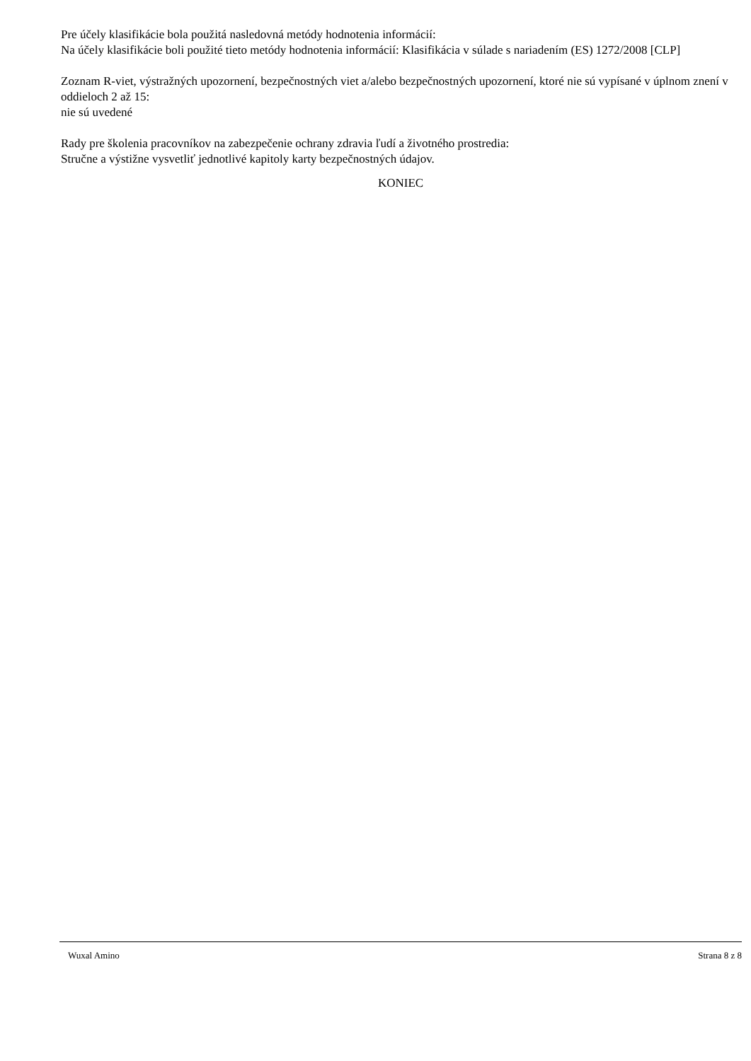Pre účely klasifikácie bola použitá nasledovná metódy hodnotenia informácií:
Na účely klasifikácie boli použité tieto metódy hodnotenia informácií: Klasifikácia v súlade s nariadením (ES) 1272/2008 [CLP]
Zoznam R-viet, výstražných upozornení, bezpečnostných viet a/alebo bezpečnostných upozornení, ktoré nie sú vypísané v úplnom znení v oddieloch 2 až 15:
nie sú uvedené
Rady pre školenia pracovníkov na zabezpečenie ochrany zdravia ľudí a životného prostredia:
Stručne a výstižne vysvetliť jednotlivé kapitoly karty bezpečnostných údajov.
KONIEC
Wuxal Amino Strana 8 z 8